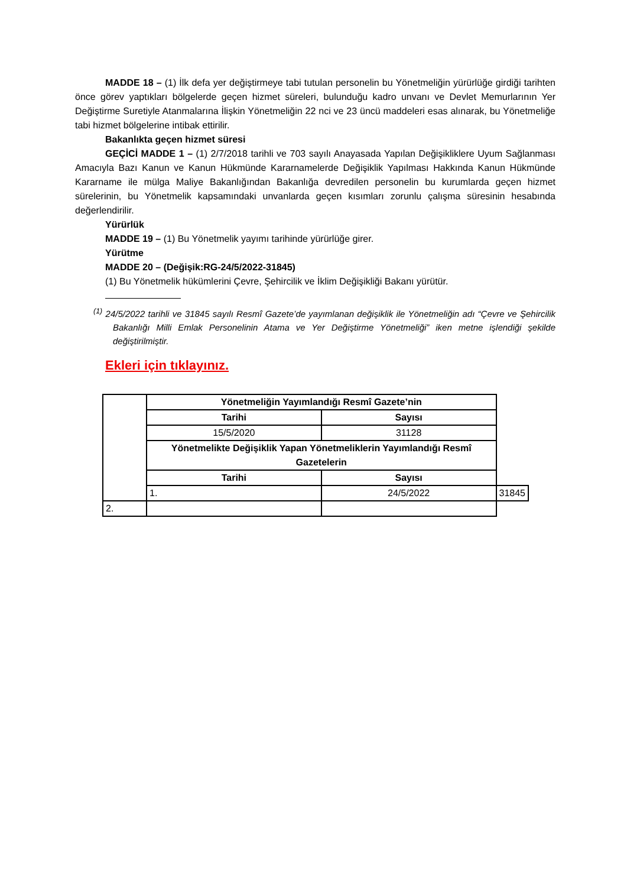MADDE 18 – (1) İlk defa yer değiştirmeye tabi tutulan personelin bu Yönetmeliğin yürürlüğe girdiği tarihten önce görev yaptıkları bölgelerde geçen hizmet süreleri, bulunduğu kadro unvanı ve Devlet Memurlarının Yer Değiştirme Suretiyle Atanmalarına İlişkin Yönetmeliğin 22 nci ve 23 üncü maddeleri esas alınarak, bu Yönetmeliğe tabi hizmet bölgelerine intibak ettirilir.
Bakanlıkta geçen hizmet süresi
GEÇİCİ MADDE 1 – (1) 2/7/2018 tarihli ve 703 sayılı Anayasada Yapılan Değişikliklere Uyum Sağlanması Amacıyla Bazı Kanun ve Kanun Hükmünde Kararnamelerde Değişiklik Yapılması Hakkında Kanun Hükmünde Kararname ile mülga Maliye Bakanlığından Bakanlığa devredilen personelin bu kurumlarda geçen hizmet sürelerinin, bu Yönetmelik kapsamındaki unvanlarda geçen kısımları zorunlu çalışma süresinin hesabında değerlendirilir.
Yürürlük
MADDE 19 – (1) Bu Yönetmelik yayımı tarihinde yürürlüğe girer.
Yürütme
MADDE 20 – (Değişik:RG-24/5/2022-31845)
(1) Bu Yönetmelik hükümlerini Çevre, Şehircilik ve İklim Değişikliği Bakanı yürütür.
<sup>(1)</sup> 24/5/2022 tarihli ve 31845 sayılı Resmî Gazete’de yayımlanan değişiklik ile Yönetmeliğin adı “Çevre ve Şehircilik Bakanlığı Milli Emlak Personelinin Atama ve Yer Değiştirme Yönetmeliği” iken metne işlendiği şekilde değiştirilmiştir.
Ekleri için tıklayınız.
| | Yönetmeliğin Yayımlandığı Resmî Gazete’nin | | |
| | Tarihi | Sayısı | |
| | 15/5/2020 | 31128 | |
| | Yönetmelikte Değişiklik Yapan Yönetmeliklerin Yayımlandığı Resmî Gazetelerin | | |
| | Tarihi | Sayısı | |
| | 1. | 24/5/2022 | 31845 |
| 2. | | | |